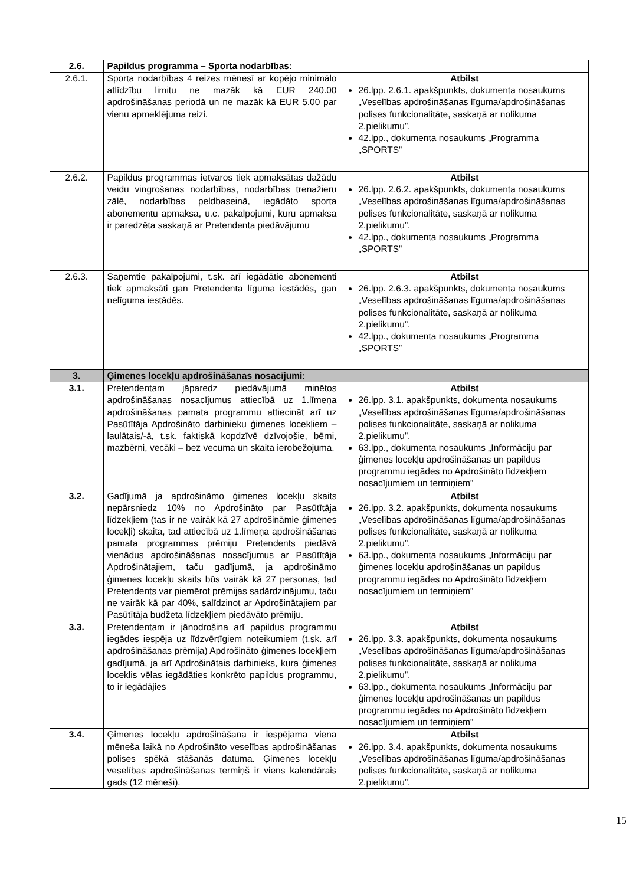| 2.6. | Papildus programma – Sporta nodarbības: | |
| 2.6.1. | Sporta nodarbības 4 reizes mēnesī ar kopējo minimālo atlīdzību limitu ne mazāk kā EUR 240.00 apdrošināšanas periodā un ne mazāk kā EUR 5.00 par vienu apmeklējuma reizi. | Atbilst 26.lpp. 2.6.1. apakšpunkts, dokumenta nosaukums „Veselības apdrošināšanas līguma/apdrošināšanas polises funkcionalitāte, saskaņā ar nolikuma 2.pielikumu”. 42.lpp., dokumenta nosaukums „Programma „SPORTS” |
| 2.6.2. | Papildus programmas ietvaros tiek apmaksātas dažādu veidu vingrošanas nodarbības, nodarbības trenažieru zālē, nodarbības peldbaseinā, iegādāto sporta abonementu apmaksa, u.c. pakalpojumi, kuru apmaksa ir paredzēta saskaņā ar Pretendenta piedāvājumu | Atbilst 26.lpp. 2.6.2. apakšpunkts, dokumenta nosaukums „Veselības apdrošināšanas līguma/apdrošināšanas polises funkcionalitāte, saskaņā ar nolikuma 2.pielikumu”. 42.lpp., dokumenta nosaukums „Programma „SPORTS” |
| 2.6.3. | Saņemtie pakalpojumi, t.sk. arī iegādātie abonementi tiek apmaksāti gan Pretendenta līguma iestādēs, gan nelīguma iestādēs. | Atbilst 26.lpp. 2.6.3. apakšpunkts, dokumenta nosaukums „Veselības apdrošināšanas līguma/apdrošināšanas polises funkcionalitāte, saskaņā ar nolikuma 2.pielikumu”. 42.lpp., dokumenta nosaukums „Programma „SPORTS” |
| 3. | Ģimenes locekļu apdrošināšanas nosacījumi: | |
| 3.1. | Pretendentam jāparedz piedāvājumā minētos apdrošināšanas nosacījumus attiecībā uz 1.līmeņa apdrošināšanas pamata programmu attiecināt arī uz Pasūtītāja Apdrošināto darbinieku ģimenes locekļiem – laulātais/-ā, t.sk. faktiskā kopdzīvē dzīvojošie, bērni, mazbērni, vecāki – bez vecuma un skaita ierobežojuma. | Atbilst 26.lpp. 3.1. apakšpunkts, dokumenta nosaukums „Veselības apdrošināšanas līguma/apdrošināšanas polises funkcionalitāte, saskaņā ar nolikuma 2.pielikumu”. 63.lpp., dokumenta nosaukums „Informāciju par ģimenes locekļu apdrošināšanas un papildus programmu iegādes no Apdrošināto līdzekļiem nosacījumiem un termiņiem” |
| 3.2. | Gadījumā ja apdrošināmo ģimenes locekļu skaits nepārsniedz 10% no Apdrošināto par Pasūtītāja līdzekļiem (tas ir ne vairāk kā 27 apdrošināmie ģimenes locekļi) skaita, tad attiecībā uz 1.līmeņa apdrošināšanas pamata programmas prēmiju Pretendents piedāvā vienādus apdrošināšanas nosacījumus ar Pasūtītāja Apdrošinātajiem, taču gadījumā, ja apdrošināmo ģimenes locekļu skaits būs vairāk kā 27 personas, tad Pretendents var piemērot prēmijas sadārdzinājumu, taču ne vairāk kā par 40%, salīdzinot ar Apdrošinātajiem par Pasūtītāja budžeta līdzekļiem piedāvāto prēmiju. | Atbilst 26.lpp. 3.2. apakšpunkts, dokumenta nosaukums „Veselības apdrošināšanas līguma/apdrošināšanas polises funkcionalitāte, saskaņā ar nolikuma 2.pielikumu”. 63.lpp., dokumenta nosaukums „Informāciju par ģimenes locekļu apdrošināšanas un papildus programmu iegādes no Apdrošināto līdzekļiem nosacījumiem un termiņiem” |
| 3.3. | Pretendentam ir jānodrošina arī papildus programmu iegādes iespēja uz līdzvērtīgiem noteikumiem (t.sk. arī apdrošināšanas prēmija) Apdrošināto ģimenes locekļiem gadījumā, ja arī Apdrošinātais darbinieks, kura ģimenes loceklis vēlas iegādāties konkrēto papildus programmu, to ir iegādājies | Atbilst 26.lpp. 3.3. apakšpunkts, dokumenta nosaukums „Veselības apdrošināšanas līguma/apdrošināšanas polises funkcionalitāte, saskaņā ar nolikuma 2.pielikumu”. 63.lpp., dokumenta nosaukums „Informāciju par ģimenes locekļu apdrošināšanas un papildus programmu iegādes no Apdrošināto līdzekļiem nosacījumiem un termiņiem” |
| 3.4. | Ģimenes locekļu apdrošināšana ir iespējama viena mēneša laikā no Apdrošināto veselības apdrošināšanas polises spēkā stāšanās datuma. Ģimenes locekļu veselības apdrošināšanas termiņš ir viens kalendārais gads (12 mēneši). | Atbilst 26.lpp. 3.4. apakšpunkts, dokumenta nosaukums „Veselības apdrošināšanas līguma/apdrošināšanas polises funkcionalitāte, saskaņā ar nolikuma 2.pielikumu”. |
15